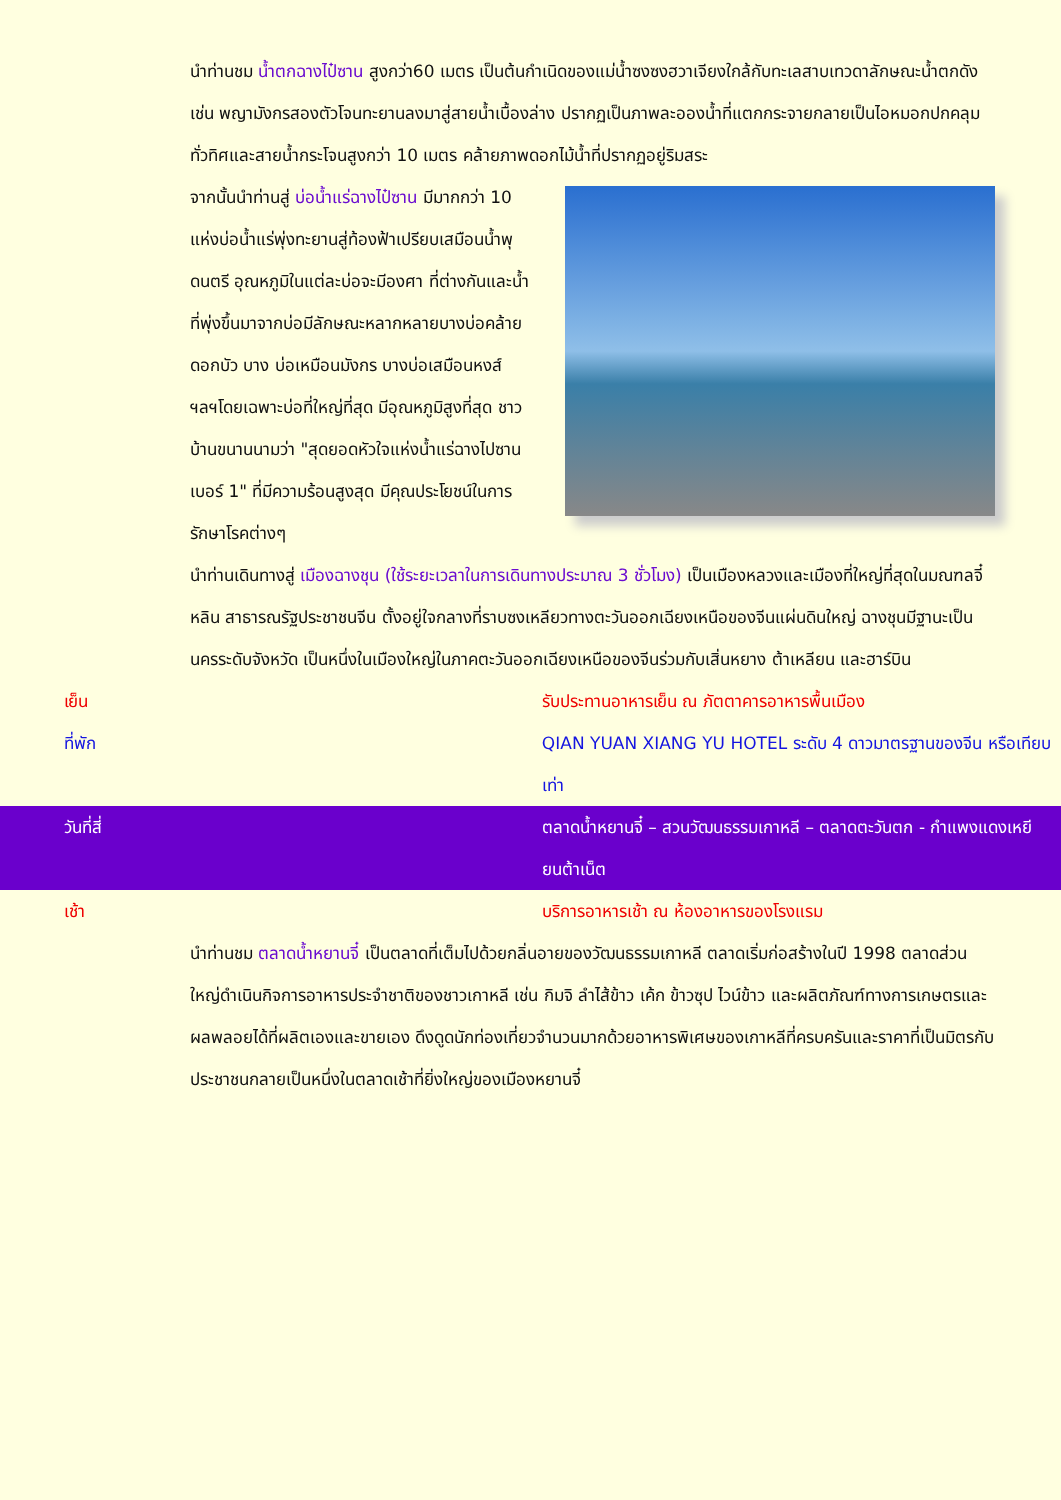นำท่านชม น้ำตกฉางไป๋ซาน สูงกว่า60 เมตร เป็นต้นกำเนิดของแม่น้ำซงซงฮวาเจียงใกล้กับทะเลสาบเทวดาลักษณะน้ำตกดังเช่น พญามังกรสองตัวโจนทะยานลงมาสู่สายน้ำเบื้องล่าง ปรากฏเป็นภาพละอองน้ำที่แตกกระจายกลายเป็นไอหมอกปกคลุมทั่วทิศและสายน้ำกระโจนสูงกว่า 10 เมตร คล้ายภาพดอกไม้น้ำที่ปรากฏอยู่ริมสระ
จากนั้นนำท่านสู่ บ่อน้ำแร่ฉางไป๋ซาน มีมากกว่า 10 แห่งบ่อน้ำแร่พุ่งทะยานสู่ท้องฟ้าเปรียบเสมือนน้ำพุดนตรี อุณหภูมิในแต่ละบ่อจะมีองศา ที่ต่างกันและน้ำที่พุ่งขึ้นมาจากบ่อมีลักษณะหลากหลายบางบ่อคล้าย ดอกบัว บาง บ่อเหมือนมังกร บางบ่อเสมือนหงส์ ฯลฯโดยเฉพาะบ่อที่ใหญ่ที่สุด มีอุณหภูมิสูงที่สุด ชาวบ้านขนานนามว่า "สุดยอดหัวใจแห่งน้ำแร่ฉางไปซานเบอร์ 1" ที่มีความร้อนสูงสุด มีคุณประโยชน์ในการรักษาโรคต่างๆ
นำท่านเดินทางสู่ เมืองฉางชุน (ใช้ระยะเวลาในการเดินทางประมาณ 3 ชั่วโมง) เป็นเมืองหลวงและเมืองที่ใหญ่ที่สุดในมณฑลจี๋หลิน สาธารณรัฐประชาชนจีน ตั้งอยู่ใจกลางที่ราบซงเหลียวทางตะวันออกเฉียงเหนือของจีนแผ่นดินใหญ่ ฉางชุนมีฐานะเป็นนครระดับจังหวัด เป็นหนึ่งในเมืองใหญ่ในภาคตะวันออกเฉียงเหนือของจีนร่วมกับเสิ่นหยาง ต้าเหลียน และฮาร์บิน
เย็น รับประทานอาหารเย็น ณ ภัตตาคารอาหารพื้นเมือง
ที่พัก QIAN YUAN XIANG YU HOTEL ระดับ 4 ดาวมาตรฐานของจีน หรือเทียบเท่า
วันที่สี่ ตลาดน้ำหยานจี๋ – สวนวัฒนธรรมเกาหลี – ตลาดตะวันตก - กำแพงแดงเหยียนต้าเน็ต
เช้า บริการอาหารเช้า ณ ห้องอาหารของโรงแรม
นำท่านชม ตลาดน้ำหยานจี๋ เป็นตลาดที่เต็มไปด้วยกลิ่นอายของวัฒนธรรมเกาหลี ตลาดเริ่มก่อสร้างในปี 1998 ตลาดส่วนใหญ่ดำเนินกิจการอาหารประจำชาติของชาวเกาหลี เช่น กิมจิ ลำไส้ข้าว เค้ก ข้าวซุป ไวน์ข้าว และผลิตภัณฑ์ทางการเกษตรและผลพลอยได้ที่ผลิตเองและขายเอง ดึงดูดนักท่องเที่ยวจำนวนมากด้วยอาหารพิเศษของเกาหลีที่ครบครันและราคาที่เป็นมิตรกับประชาชนกลายเป็นหนึ่งในตลาดเช้าที่ยิ่งใหญ่ของเมืองหยานจี๋